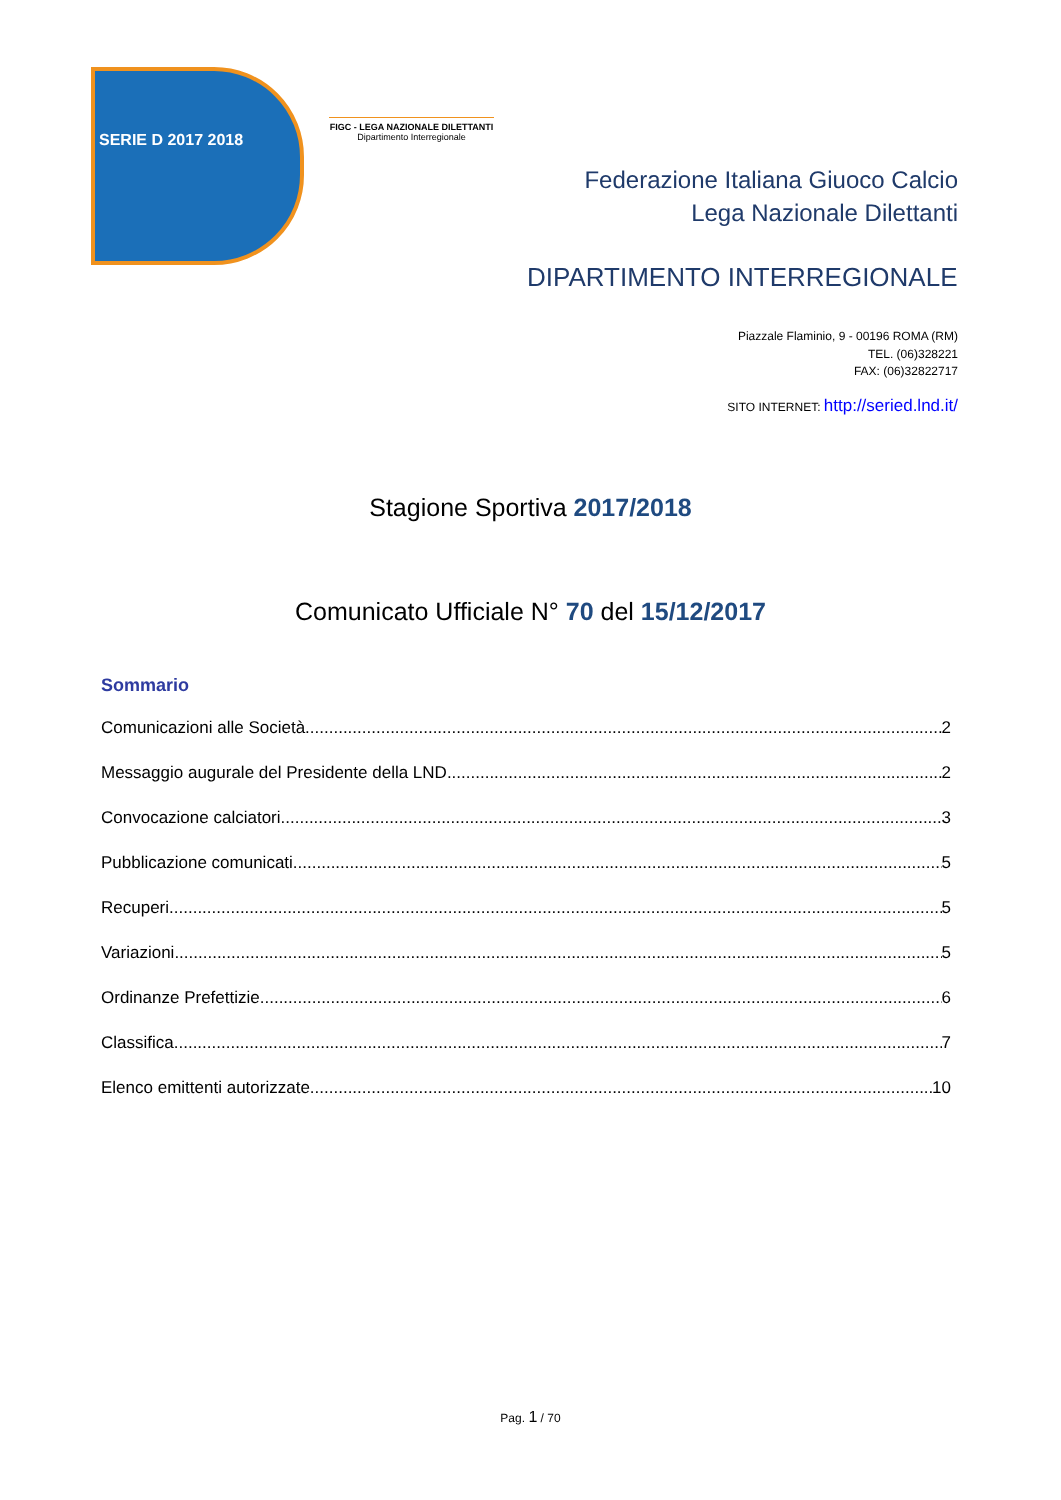SERIE D 2017 2018
FIGC - LEGA NAZIONALE DILETTANTI
Dipartimento Interregionale
Federazione Italiana Giuoco Calcio
Lega Nazionale Dilettanti
DIPARTIMENTO INTERREGIONALE
Piazzale Flaminio, 9 - 00196 ROMA (RM)
TEL. (06)328221
FAX: (06)32822717
SITO INTERNET: http://seried.lnd.it/
Stagione Sportiva 2017/2018
Comunicato Ufficiale N° 70 del 15/12/2017
Sommario
Comunicazioni alle Società 2
Messaggio augurale del Presidente della LND 2
Convocazione calciatori 3
Pubblicazione comunicati 5
Recuperi 5
Variazioni 5
Ordinanze Prefettizie 6
Classifica 7
Elenco emittenti autorizzate 10
Pag. 1 / 70